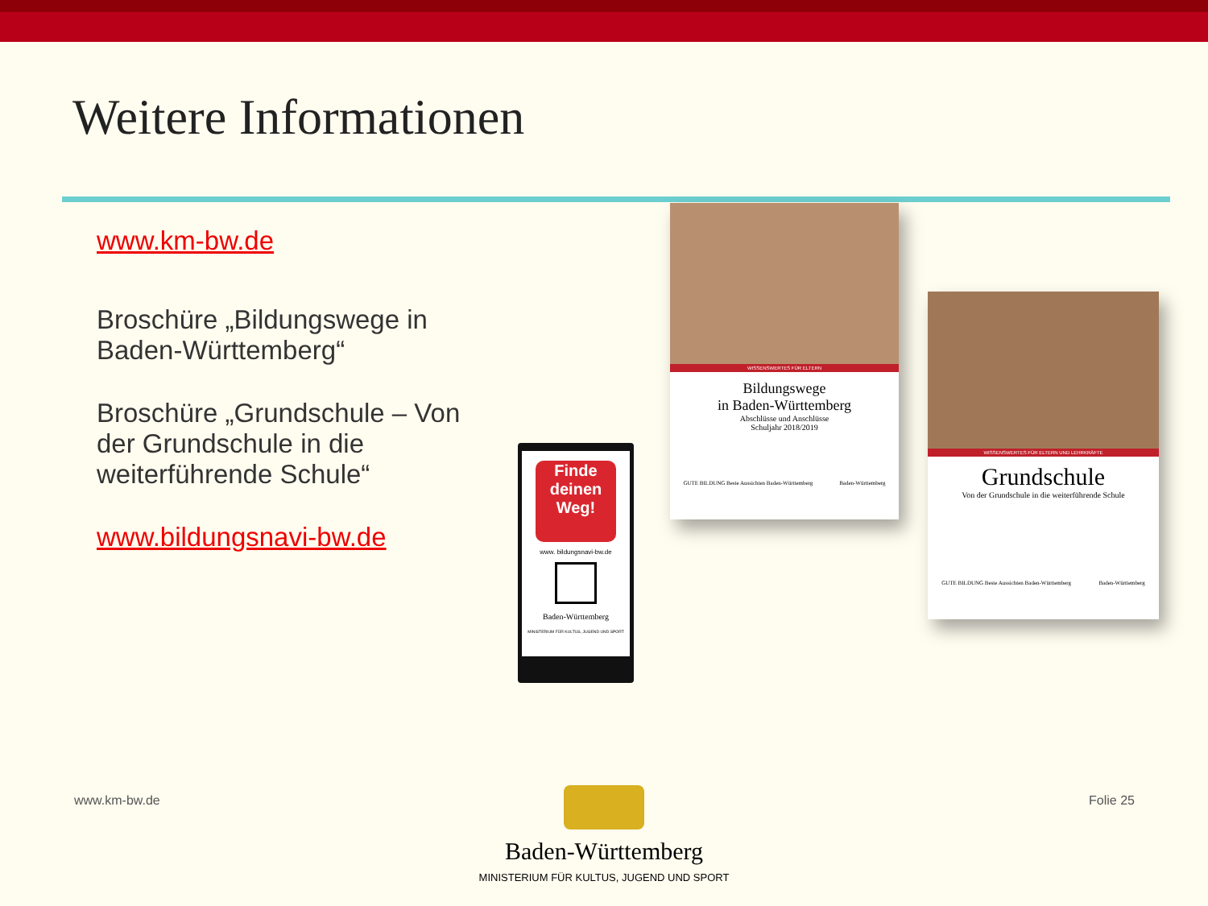Weitere Informationen
www.km-bw.de
Broschüre „Bildungswege in Baden-Württemberg“
Broschüre „Grundschule – Von der Grundschule in die weiterführende Schule“
www.bildungsnavi-bw.de
Finde
deinen
Weg!
www. bildungsnavi-bw.de
Baden-Württemberg
MINISTERIUM FÜR KULTUS, JUGEND UND SPORT
WISSENSWERTES FÜR ELTERN
Bildungswege
in Baden-Württemberg
Abschlüsse und Anschlüsse
Schuljahr 2018/2019
GUTE BILDUNG Beste Aussichten Baden-Württemberg Baden-Württemberg
WISSENSWERTES FÜR ELTERN UND LEHRKRÄFTE
Grundschule
Von der Grundschule in die weiterführende Schule
GUTE BILDUNG Beste Aussichten Baden-Württemberg Baden-Württemberg
www.km-bw.de Folie 25
Baden-Württemberg
MINISTERIUM FÜR KULTUS, JUGEND UND SPORT